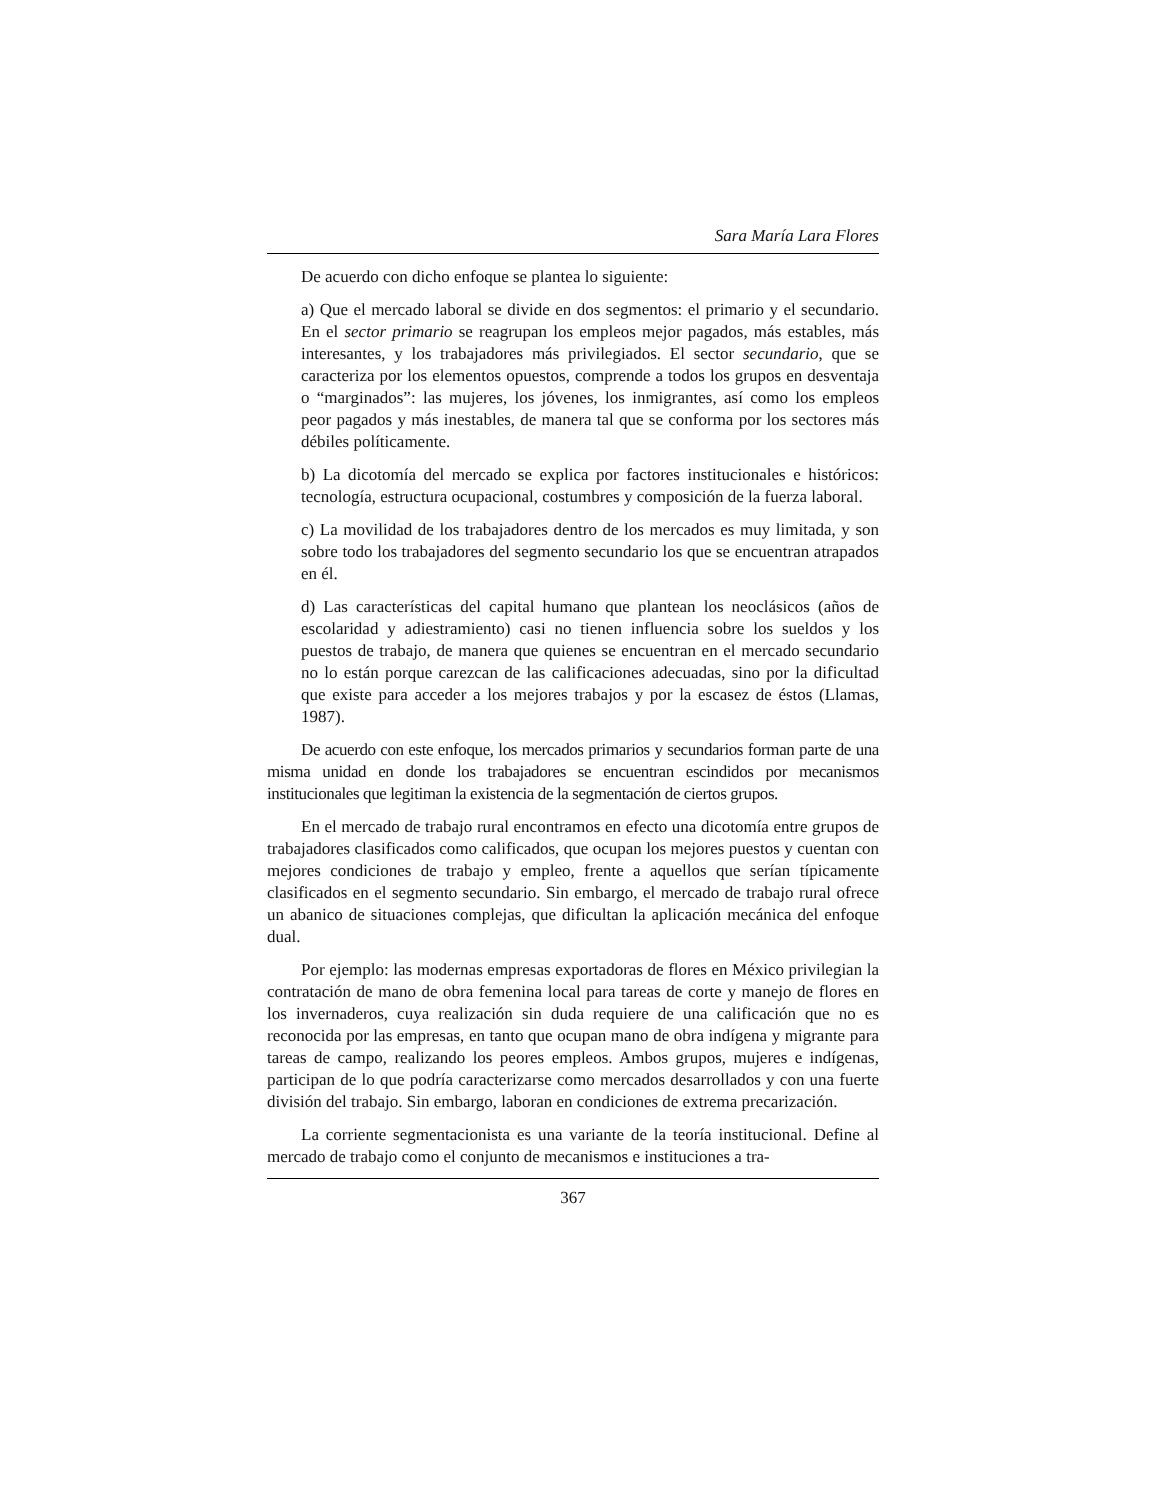Sara María Lara Flores
De acuerdo con dicho enfoque se plantea lo siguiente:
a) Que el mercado laboral se divide en dos segmentos: el primario y el secundario. En el sector primario se reagrupan los empleos mejor pagados, más estables, más interesantes, y los trabajadores más privilegiados. El sector secundario, que se caracteriza por los elementos opuestos, comprende a todos los grupos en desventaja o “marginados”: las mujeres, los jóvenes, los inmigrantes, así como los empleos peor pagados y más inestables, de manera tal que se conforma por los sectores más débiles políticamente.
b) La dicotomía del mercado se explica por factores institucionales e históricos: tecnología, estructura ocupacional, costumbres y composición de la fuerza laboral.
c) La movilidad de los trabajadores dentro de los mercados es muy limitada, y son sobre todo los trabajadores del segmento secundario los que se encuentran atrapados en él.
d) Las características del capital humano que plantean los neoclásicos (años de escolaridad y adiestramiento) casi no tienen influencia sobre los sueldos y los puestos de trabajo, de manera que quienes se encuentran en el mercado secundario no lo están porque carezcan de las calificaciones adecuadas, sino por la dificultad que existe para acceder a los mejores trabajos y por la escasez de éstos (Llamas, 1987).
De acuerdo con este enfoque, los mercados primarios y secundarios forman parte de una misma unidad en donde los trabajadores se encuentran escindidos por mecanismos institucionales que legitiman la existencia de la segmentación de ciertos grupos.
En el mercado de trabajo rural encontramos en efecto una dicotomía entre grupos de trabajadores clasificados como calificados, que ocupan los mejores puestos y cuentan con mejores condiciones de trabajo y empleo, frente a aquellos que serían típicamente clasificados en el segmento secundario. Sin embargo, el mercado de trabajo rural ofrece un abanico de situaciones complejas, que dificultan la aplicación mecánica del enfoque dual.
Por ejemplo: las modernas empresas exportadoras de flores en México privilegian la contratación de mano de obra femenina local para tareas de corte y manejo de flores en los invernaderos, cuya realización sin duda requiere de una calificación que no es reconocida por las empresas, en tanto que ocupan mano de obra indígena y migrante para tareas de campo, realizando los peores empleos. Ambos grupos, mujeres e indígenas, participan de lo que podría caracterizarse como mercados desarrollados y con una fuerte división del trabajo. Sin embargo, laboran en condiciones de extrema precarización.
La corriente segmentacionista es una variante de la teoría institucional. Define al mercado de trabajo como el conjunto de mecanismos e instituciones a tra-
367